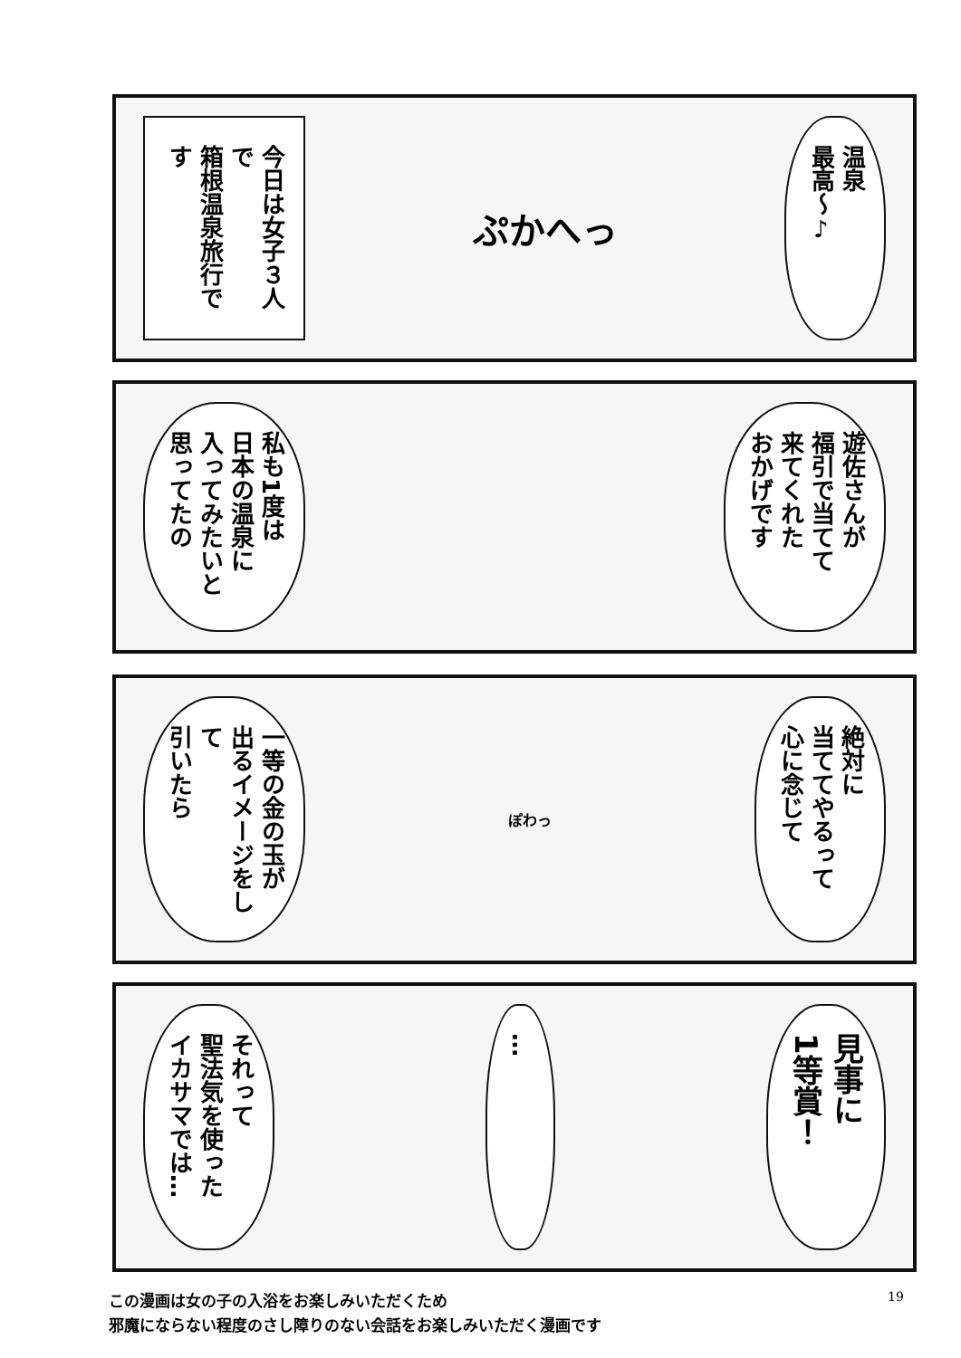今日は女子３人で
箱根温泉旅行です
ぷかへっ
温泉
最高〜♪
私も1度は
日本の温泉に
入ってみたいと
思ってたの
遊佐さんが
福引で当てて
来てくれた
おかげです
一等の金の玉が
出るイメージをして
引いたら
ぽわっ
絶対に
当ててやるって
心に念じて
それって
聖法気を使った
イカサマでは…
…
見事に
1等賞！
この漫画は女の子の入浴をお楽しみいただくため
邪魔にならない程度のさし障りのない会話をお楽しみいただく漫画です
19